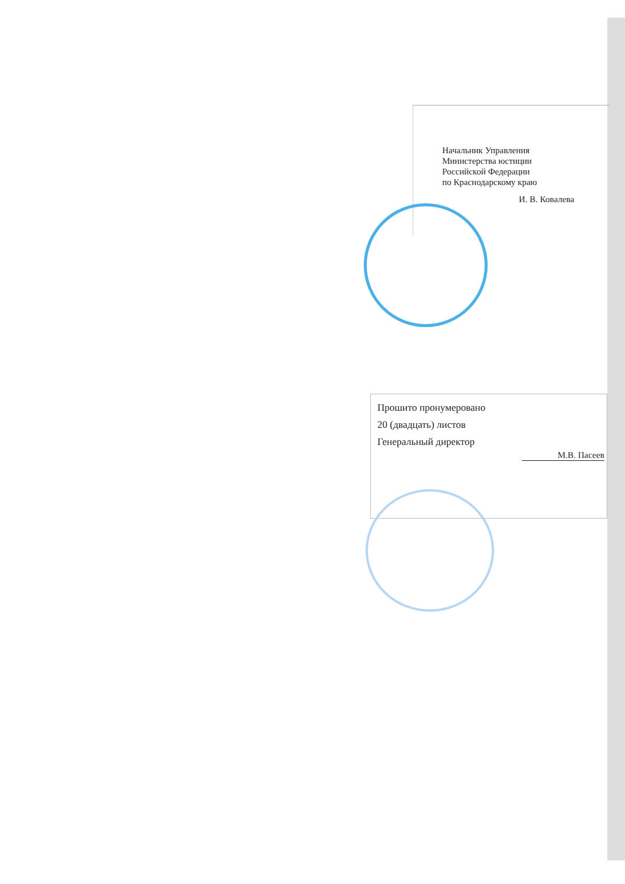Начальник Управления
Министерства юстиции
Российской Федерации
по Краснодарскому краю
И. В. Ковалева
Прошито пронумеровано
20 (двадцать) листов
Генеральный директор
М.В. Пасеев